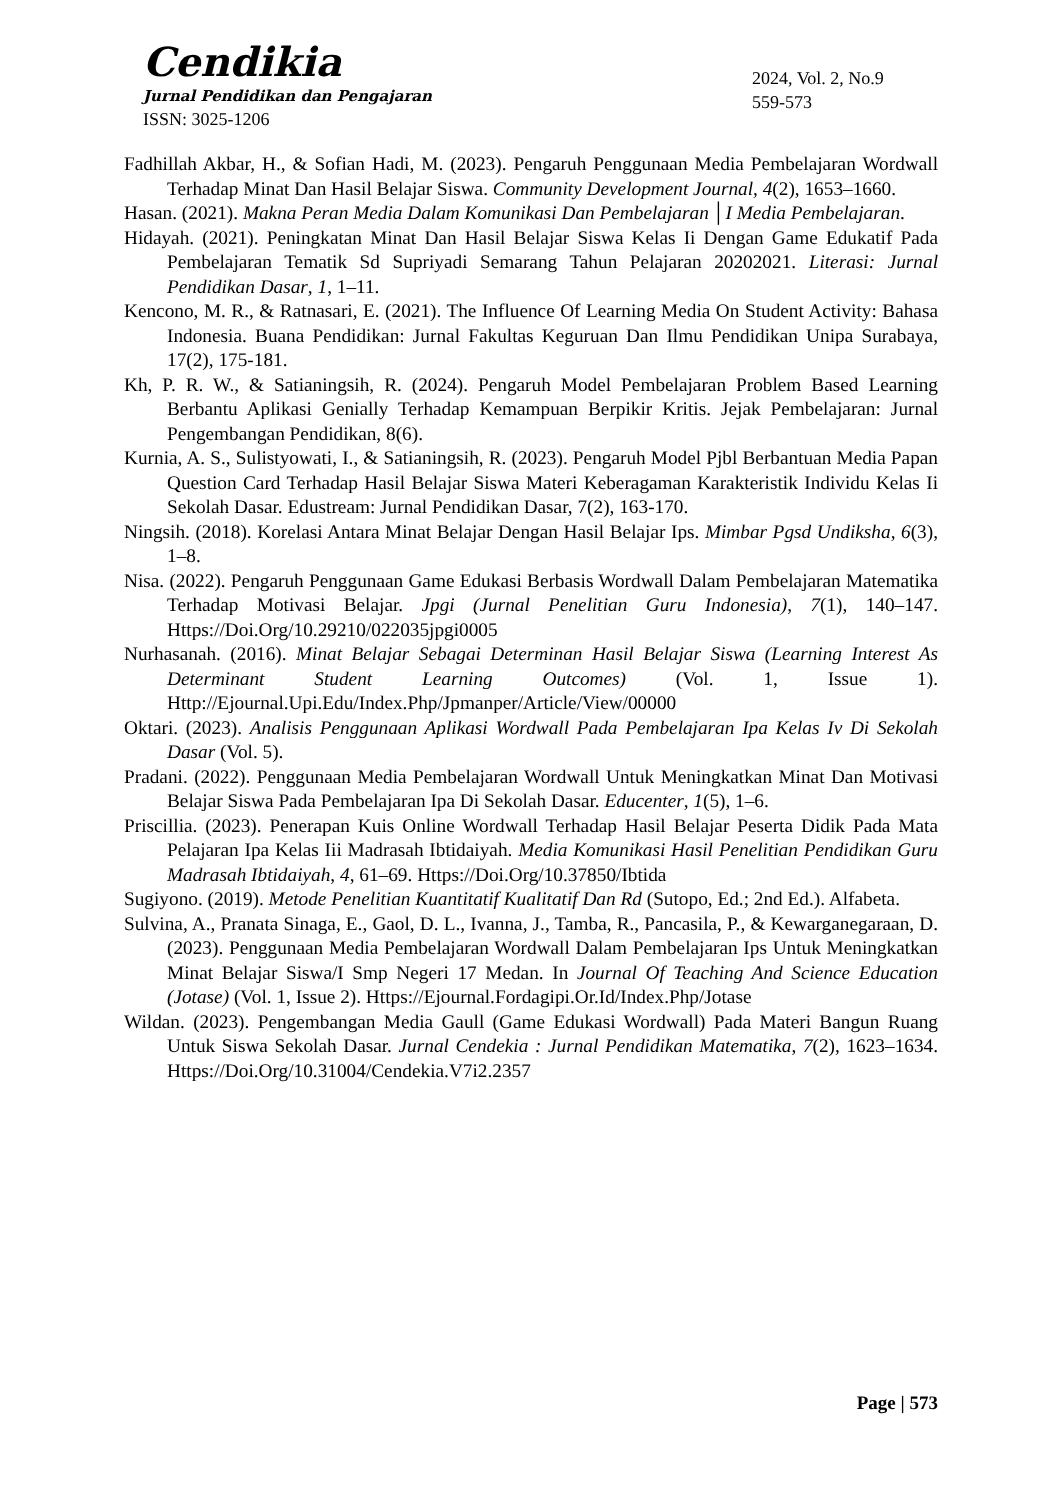Cendikia
Jurnal Pendidikan dan Pengajaran
ISSN: 3025-1206
2024, Vol. 2, No.9
559-573
Fadhillah Akbar, H., & Sofian Hadi, M. (2023). Pengaruh Penggunaan Media Pembelajaran Wordwall Terhadap Minat Dan Hasil Belajar Siswa. Community Development Journal, 4(2), 1653–1660.
Hasan. (2021). Makna Peran Media Dalam Komunikasi Dan Pembelajaran │I Media Pembelajaran.
Hidayah. (2021). Peningkatan Minat Dan Hasil Belajar Siswa Kelas Ii Dengan Game Edukatif Pada Pembelajaran Tematik Sd Supriyadi Semarang Tahun Pelajaran 20202021. Literasi: Jurnal Pendidikan Dasar, 1, 1–11.
Kencono, M. R., & Ratnasari, E. (2021). The Influence Of Learning Media On Student Activity: Bahasa Indonesia. Buana Pendidikan: Jurnal Fakultas Keguruan Dan Ilmu Pendidikan Unipa Surabaya, 17(2), 175-181.
Kh, P. R. W., & Satianingsih, R. (2024). Pengaruh Model Pembelajaran Problem Based Learning Berbantu Aplikasi Genially Terhadap Kemampuan Berpikir Kritis. Jejak Pembelajaran: Jurnal Pengembangan Pendidikan, 8(6).
Kurnia, A. S., Sulistyowati, I., & Satianingsih, R. (2023). Pengaruh Model Pjbl Berbantuan Media Papan Question Card Terhadap Hasil Belajar Siswa Materi Keberagaman Karakteristik Individu Kelas Ii Sekolah Dasar. Edustream: Jurnal Pendidikan Dasar, 7(2), 163-170.
Ningsih. (2018). Korelasi Antara Minat Belajar Dengan Hasil Belajar Ips. Mimbar Pgsd Undiksha, 6(3), 1–8.
Nisa. (2022). Pengaruh Penggunaan Game Edukasi Berbasis Wordwall Dalam Pembelajaran Matematika Terhadap Motivasi Belajar. Jpgi (Jurnal Penelitian Guru Indonesia), 7(1), 140–147. Https://Doi.Org/10.29210/022035jpgi0005
Nurhasanah. (2016). Minat Belajar Sebagai Determinan Hasil Belajar Siswa (Learning Interest As Determinant Student Learning Outcomes) (Vol. 1, Issue 1). Http://Ejournal.Upi.Edu/Index.Php/Jpmanper/Article/View/00000
Oktari. (2023). Analisis Penggunaan Aplikasi Wordwall Pada Pembelajaran Ipa Kelas Iv Di Sekolah Dasar (Vol. 5).
Pradani. (2022). Penggunaan Media Pembelajaran Wordwall Untuk Meningkatkan Minat Dan Motivasi Belajar Siswa Pada Pembelajaran Ipa Di Sekolah Dasar. Educenter, 1(5), 1–6.
Priscillia. (2023). Penerapan Kuis Online Wordwall Terhadap Hasil Belajar Peserta Didik Pada Mata Pelajaran Ipa Kelas Iii Madrasah Ibtidaiyah. Media Komunikasi Hasil Penelitian Pendidikan Guru Madrasah Ibtidaiyah, 4, 61–69. Https://Doi.Org/10.37850/Ibtida
Sugiyono. (2019). Metode Penelitian Kuantitatif Kualitatif Dan Rd (Sutopo, Ed.; 2nd Ed.). Alfabeta.
Sulvina, A., Pranata Sinaga, E., Gaol, D. L., Ivanna, J., Tamba, R., Pancasila, P., & Kewarganegaraan, D. (2023). Penggunaan Media Pembelajaran Wordwall Dalam Pembelajaran Ips Untuk Meningkatkan Minat Belajar Siswa/I Smp Negeri 17 Medan. In Journal Of Teaching And Science Education (Jotase) (Vol. 1, Issue 2). Https://Ejournal.Fordagipi.Or.Id/Index.Php/Jotase
Wildan. (2023). Pengembangan Media Gaull (Game Edukasi Wordwall) Pada Materi Bangun Ruang Untuk Siswa Sekolah Dasar. Jurnal Cendekia : Jurnal Pendidikan Matematika, 7(2), 1623–1634. Https://Doi.Org/10.31004/Cendekia.V7i2.2357
Page | 573